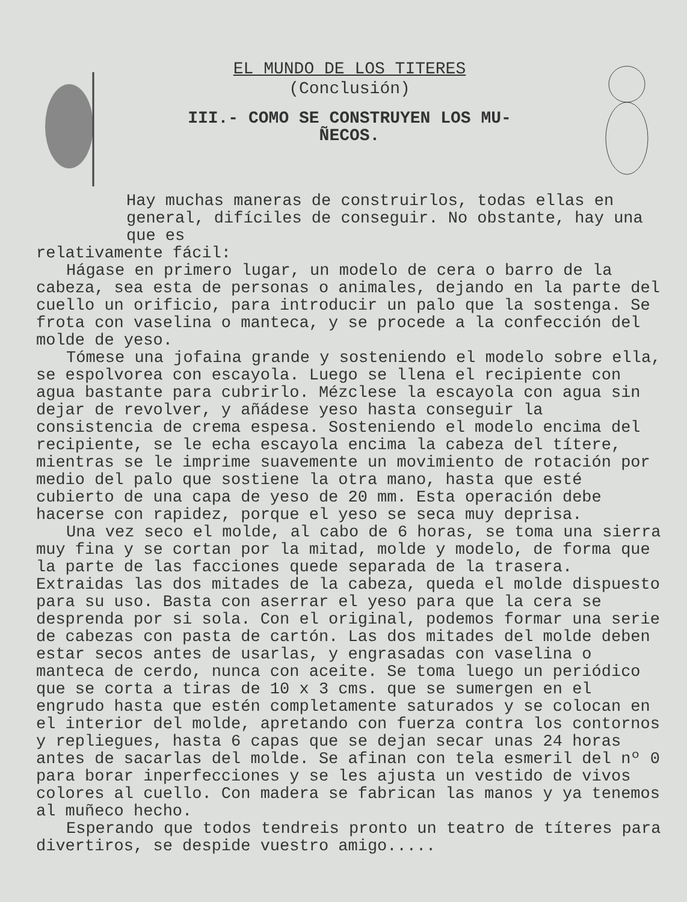EL MUNDO DE LOS TITERES
(Conclusión)
III.- COMO SE CONSTRUYEN LOS MU-
ÑECOS.
Hay muchas maneras de construirlos, todas ellas en general, difíciles de conseguir. No obstante, hay una que es
relativamente fácil:
Hágase en primero lugar, un modelo de cera o barro de la cabeza, sea esta de personas o animales, dejando en la parte del cuello un orificio, para introducir un palo que la sostenga. Se frota con vaselina o manteca, y se procede a la confección del molde de yeso.
Tómese una jofaina grande y sosteniendo el modelo sobre ella, se espolvorea con escayola. Luego se llena el recipiente con agua bastante para cubrirlo. Mézclese la escayola con agua sin dejar de revolver, y añádese yeso hasta conseguir la consistencia de crema espesa. Sosteniendo el modelo encima del recipiente, se le echa escayola encima la cabeza del títere, mientras se le imprime suavemente un movimiento de rotación por medio del palo que sostiene la otra mano, hasta que esté cubierto de una capa de yeso de 20 mm. Esta operación debe hacerse con rapidez, porque el yeso se seca muy deprisa.
Una vez seco el molde, al cabo de 6 horas, se toma una sierra muy fina y se cortan por la mitad, molde y modelo, de forma que la parte de las facciones quede separada de la trasera. Extraidas las dos mitades de la cabeza, queda el molde dispuesto para su uso. Basta con aserrar el yeso para que la cera se desprenda por si sola. Con el original, podemos formar una serie de cabezas con pasta de cartón. Las dos mitades del molde deben estar secos antes de usarlas, y engrasadas con vaselina o manteca de cerdo, nunca con aceite. Se toma luego un periódico que se corta a tiras de 10 x 3 cms. que se sumergen en el engrudo hasta que estén completamente saturados y se colocan en el interior del molde, apretando con fuerza contra los contornos y repliegues, hasta 6 capas que se dejan secar unas 24 horas antes de sacarlas del molde. Se afinan con tela esmeril del nº 0 para borar inperfecciones y se les ajusta un vestido de vivos colores al cuello. Con madera se fabrican las manos y ya tenemos al muñeco hecho.
Esperando que todos tendreis pronto un teatro de títeres para divertiros, se despide vuestro amigo.....